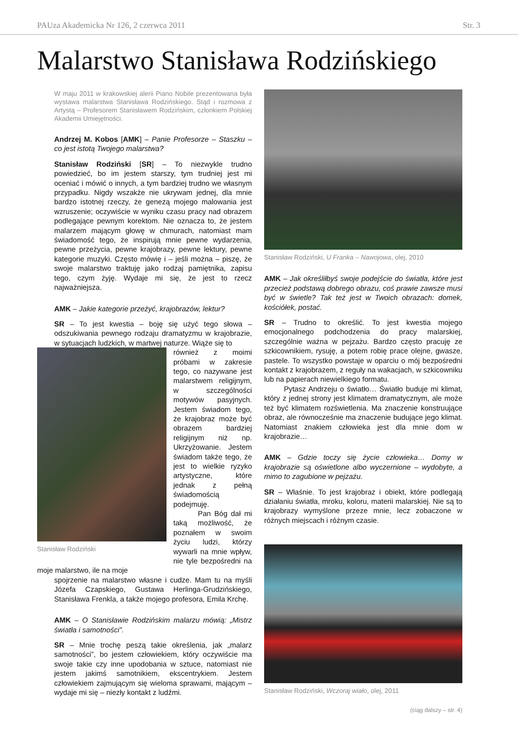PAUza Akademicka Nr 126, 2 czerwca 2011 Str. 3
Malarstwo Stanisława Rodzińskiego
W maju 2011 w krakowskiej alerii Piano Nobile prezentowana była wystawa malarstwa Stanisława Rodzińskiego. Stąd i rozmowa z Artystą – Profesorem Stanisławem Rodzińskim, członkiem Polskiej Akademii Umiejętności.
Andrzej M. Kobos [AMK] – Panie Profesorze – Staszku – co jest istotą Twojego malarstwa?
Stanisław Rodziński [SR] – To niezwykle trudno powiedzieć, bo im jestem starszy, tym trudniej jest mi oceniać i mówić o innych, a tym bardziej trudno we własnym przypadku. Nigdy wszakże nie ukrywam jednej, dla mnie bardzo istotnej rzeczy, że genezą mojego malowania jest wzruszenie; oczywiście w wyniku czasu pracy nad obrazem podlegające pewnym korektom. Nie oznacza to, że jestem malarzem mającym głowę w chmurach, natomiast mam świadomość tego, że inspirują mnie pewne wydarzenia, pewne przeżycia, pewne krajobrazy, pewne lektury, pewne kategorie muzyki. Często mówię i – jeśli można – piszę, że swoje malarstwo traktuję jako rodzaj pamiętnika, zapisu tego, czym żyję. Wydaje mi się, że jest to rzecz najważniejsza.
AMK – Jakie kategorie przeżyć, krajobrazów, lektur?
SR – To jest kwestia – boję się użyć tego słowa – odszukiwania pewnego rodzaju dramatyzmu w krajobrazie, w sytuacjach ludzkich, w martwej naturze. Wiąże się to
Stanisław Rodziński
również z moimi próbami w zakresie tego, co nazywane jest malarstwem religijnym, w szczególności motywów pasyjnych. Jestem świadom tego, że krajobraz może być obrazem bardziej religijnym niż np. Ukrzyżowanie. Jestem świadom także tego, że jest to wielkie ryzyko artystyczne, które jednak z pełną świadomością podejmuję.
Pan Bóg dał mi taką możliwość, że poznałem w swoim życiu ludzi, którzy wywarli na mnie wpływ, nie tyle bezpośredni na moje malarstwo, ile na moje
spojrzenie na malarstwo własne i cudze. Mam tu na myśli Józefa Czapskiego, Gustawa Herlinga-Grudzińskiego, Stanisława Frenkla, a także mojego profesora, Emila Krchę.
AMK – O Stanisławie Rodzińskim malarzu mówią: „Mistrz światła i samotności”.
SR – Mnie trochę peszą takie określenia, jak „malarz samotności”, bo jestem człowiekiem, który oczywiście ma swoje takie czy inne upodobania w sztuce, natomiast nie jestem jakimś samotnikiem, ekscentrykiem. Jestem człowiekiem zajmującym się wieloma sprawami, mającym – wydaje mi się – niezły kontakt z ludźmi.
Stanisław Rodziński, U Franka – Nawojowa, olej, 2010
AMK – Jak określiłbyś swoje podejście do światła, które jest przecież podstawą dobrego obrazu, coś prawie zawsze musi być w świetle? Tak też jest w Twoich obrazach: domek, kościółek, postać.
SR – Trudno to określić. To jest kwestia mojego emocjonalnego podchodzenia do pracy malarskiej, szczególnie ważna w pejzażu. Bardzo często pracuję ze szkicownikiem, rysuję, a potem robię prace olejne, gwasze, pastele. To wszystko powstaje w oparciu o mój bezpośredni kontakt z krajobrazem, z reguły na wakacjach, w szkicowniku lub na papierach niewielkiego formatu.
Pytasz Andrzeju o światło… Światło buduje mi klimat, który z jednej strony jest klimatem dramatycznym, ale może też być klimatem rozświetlenia. Ma znaczenie konstruujące obraz, ale równocześnie ma znaczenie budujące jego klimat. Natomiast znakiem człowieka jest dla mnie dom w krajobrazie…
AMK – Gdzie toczy się życie człowieka… Domy w krajobrazie są oświetlone albo wyczernione – wydobyte, a mimo to zagubione w pejzażu.
SR – Właśnie. To jest krajobraz i obiekt, które podlegają działaniu światła, mroku, koloru, materii malarskiej. Nie są to krajobrazy wymyślone przeze mnie, lecz zobaczone w różnych miejscach i różnym czasie.
Stanisław Rodziński, Wczoraj wiało, olej, 2011
(ciąg dalszy – str. 4)